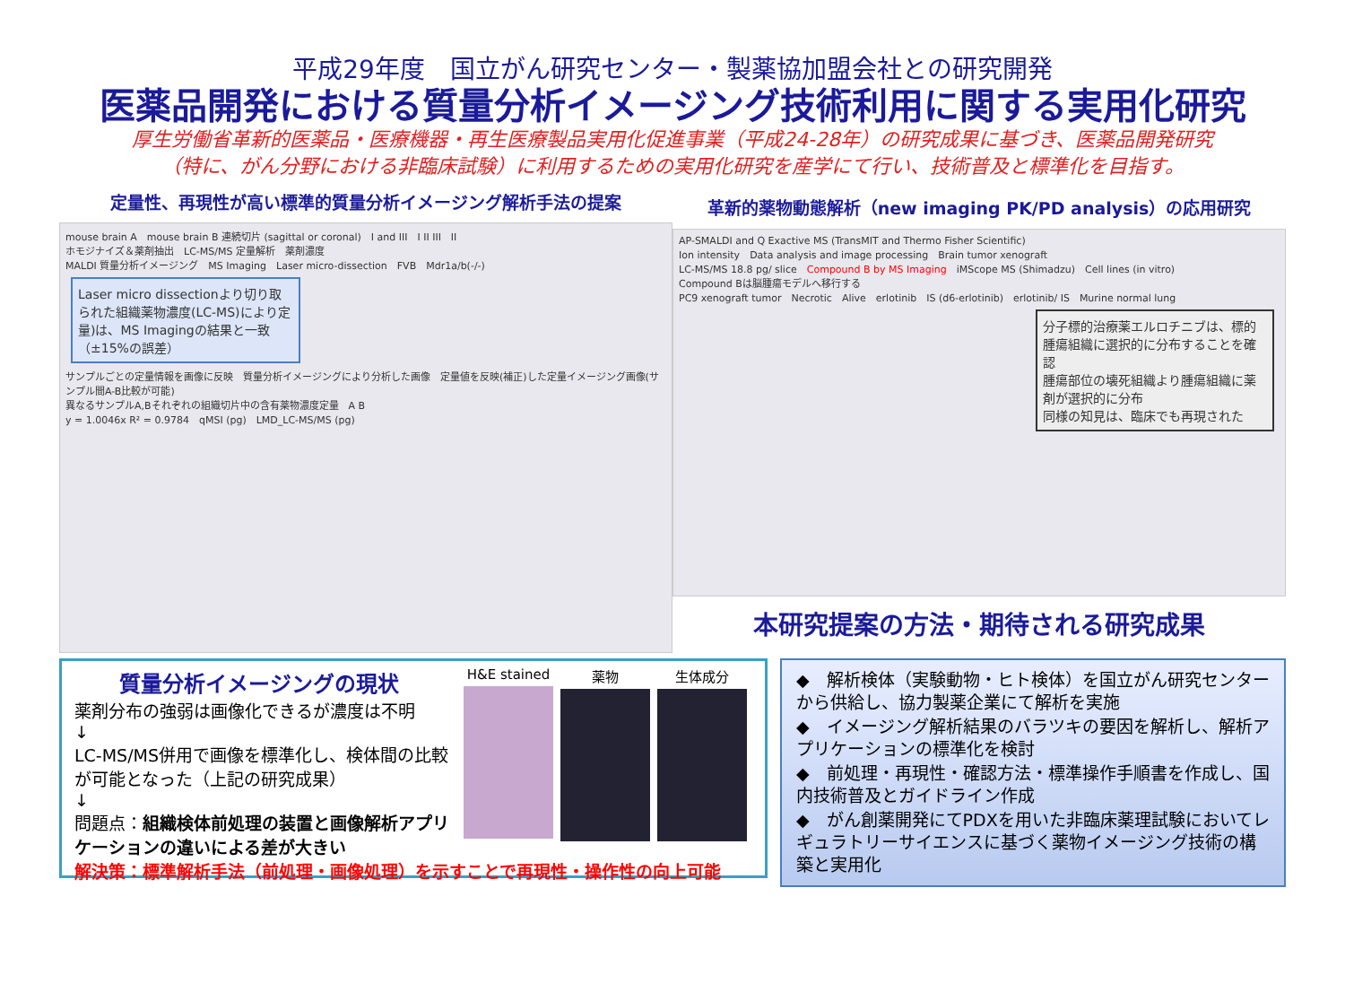平成29年度　国立がん研究センター・製薬協加盟会社との研究開発
医薬品開発における質量分析イメージング技術利用に関する実用化研究
厚生労働省革新的医薬品・医療機器・再生医療製品実用化促進事業（平成24-28年）の研究成果に基づき、医薬品開発研究
（特に、がん分野における非臨床試験）に利用するための実用化研究を産学にて行い、技術普及と標準化を目指す。
定量性、再現性が高い標準的質量分析イメージング解析手法の提案
mouse brain A　mouse brain B 連続切片 (sagittal or coronal)　I and III　I II III　II
ホモジナイズ＆薬剤抽出　LC-MS/MS 定量解析　薬剤濃度
MALDI 質量分析イメージング　MS Imaging　Laser micro-dissection　FVB　Mdr1a/b(-/-)
Laser micro dissectionより切り取られた組織薬物濃度(LC-MS)により定量)は、MS Imagingの結果と一致（±15%の誤差）
サンプルごとの定量情報を画像に反映　質量分析イメージングにより分析した画像　定量値を反映(補正)した定量イメージング画像(サンプル間A-B比較が可能)
異なるサンプルA,Bそれぞれの組織切片中の含有薬物濃度定量　A B
y = 1.0046x R² = 0.9784　qMSI (pg)　LMD_LC-MS/MS (pg)
革新的薬物動態解析（new imaging PK/PD analysis）の応用研究
AP-SMALDI and Q Exactive MS (TransMIT and Thermo Fisher Scientific)
Ion intensity　Data analysis and image processing　Brain tumor xenograft
LC-MS/MS 18.8 pg/ slice　Compound B by MS Imaging　iMScope MS (Shimadzu)　Cell lines (in vitro)
Compound Bは脳腫瘍モデルへ移行する
PC9 xenograft tumor　Necrotic　Alive　erlotinib　IS (d6-erlotinib)　erlotinib/ IS　Murine normal lung
分子標的治療薬エルロチニブは、標的腫瘍組織に選択的に分布することを確認
腫瘍部位の壊死組織より腫瘍組織に薬剤が選択的に分布
同様の知見は、臨床でも再現された
本研究提案の方法・期待される研究成果
質量分析イメージングの現状
薬剤分布の強弱は画像化できるが濃度は不明
↓
LC-MS/MS併用で画像を標準化し、検体間の比較が可能となった（上記の研究成果）
↓
問題点：組織検体前処理の装置と画像解析アプリケーションの違いによる差が大きい
解決策：標準解析手法（前処理・画像処理）を示すことで再現性・操作性の向上可能
H&E stained 薬物 生体成分
◆　解析検体（実験動物・ヒト検体）を国立がん研究センターから供給し、協力製薬企業にて解析を実施
◆　イメージング解析結果のバラツキの要因を解析し、解析アプリケーションの標準化を検討
◆　前処理・再現性・確認方法・標準操作手順書を作成し、国内技術普及とガイドライン作成
◆　がん創薬開発にてPDXを用いた非臨床薬理試験においてレギュラトリーサイエンスに基づく薬物イメージング技術の構築と実用化